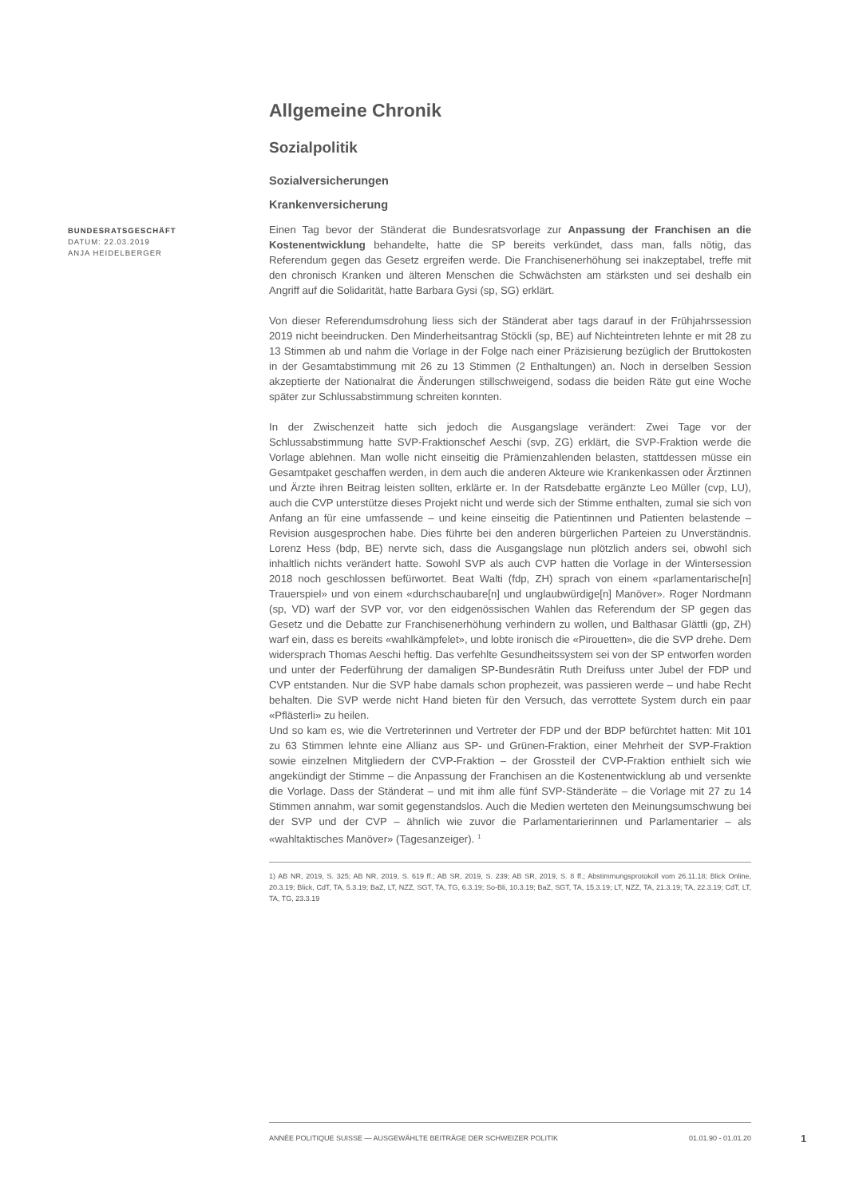Allgemeine Chronik
Sozialpolitik
Sozialversicherungen
Krankenversicherung
BUNDESRATSGESCHÄFT
DATUM: 22.03.2019
ANJA HEIDELBERGER
Einen Tag bevor der Ständerat die Bundesratsvorlage zur Anpassung der Franchisen an die Kostenentwicklung behandelte, hatte die SP bereits verkündet, dass man, falls nötig, das Referendum gegen das Gesetz ergreifen werde. Die Franchisenerhöhung sei inakzeptabel, treffe mit den chronisch Kranken und älteren Menschen die Schwächsten am stärksten und sei deshalb ein Angriff auf die Solidarität, hatte Barbara Gysi (sp, SG) erklärt.
Von dieser Referendumsdrohung liess sich der Ständerat aber tags darauf in der Frühjahrssession 2019 nicht beeindrucken. Den Minderheitsantrag Stöckli (sp, BE) auf Nichteintreten lehnte er mit 28 zu 13 Stimmen ab und nahm die Vorlage in der Folge nach einer Präzisierung bezüglich der Bruttokosten in der Gesamtabstimmung mit 26 zu 13 Stimmen (2 Enthaltungen) an. Noch in derselben Session akzeptierte der Nationalrat die Änderungen stillschweigend, sodass die beiden Räte gut eine Woche später zur Schlussabstimmung schreiten konnten.
In der Zwischenzeit hatte sich jedoch die Ausgangslage verändert: Zwei Tage vor der Schlussabstimmung hatte SVP-Fraktionschef Aeschi (svp, ZG) erklärt, die SVP-Fraktion werde die Vorlage ablehnen. Man wolle nicht einseitig die Prämienzahlenden belasten, stattdessen müsse ein Gesamtpaket geschaffen werden, in dem auch die anderen Akteure wie Krankenkassen oder Ärztinnen und Ärzte ihren Beitrag leisten sollten, erklärte er. In der Ratsdebatte ergänzte Leo Müller (cvp, LU), auch die CVP unterstütze dieses Projekt nicht und werde sich der Stimme enthalten, zumal sie sich von Anfang an für eine umfassende – und keine einseitig die Patientinnen und Patienten belastende – Revision ausgesprochen habe. Dies führte bei den anderen bürgerlichen Parteien zu Unverständnis. Lorenz Hess (bdp, BE) nervte sich, dass die Ausgangslage nun plötzlich anders sei, obwohl sich inhaltlich nichts verändert hatte. Sowohl SVP als auch CVP hatten die Vorlage in der Wintersession 2018 noch geschlossen befürwortet. Beat Walti (fdp, ZH) sprach von einem «parlamentarische[n] Trauerspiel» und von einem «durchschaubare[n] und unglaubwürdige[n] Manöver». Roger Nordmann (sp, VD) warf der SVP vor, vor den eidgenössischen Wahlen das Referendum der SP gegen das Gesetz und die Debatte zur Franchisenerhöhung verhindern zu wollen, und Balthasar Glättli (gp, ZH) warf ein, dass es bereits «wahlkämpfelet», und lobte ironisch die «Pirouetten», die die SVP drehe. Dem widersprach Thomas Aeschi heftig. Das verfehlte Gesundheitssystem sei von der SP entworfen worden und unter der Federführung der damaligen SP-Bundesrätin Ruth Dreifuss unter Jubel der FDP und CVP entstanden. Nur die SVP habe damals schon prophezeit, was passieren werde – und habe Recht behalten. Die SVP werde nicht Hand bieten für den Versuch, das verrottete System durch ein paar «Pflästerli» zu heilen.
Und so kam es, wie die Vertreterinnen und Vertreter der FDP und der BDP befürchtet hatten: Mit 101 zu 63 Stimmen lehnte eine Allianz aus SP- und Grünen-Fraktion, einer Mehrheit der SVP-Fraktion sowie einzelnen Mitgliedern der CVP-Fraktion – der Grossteil der CVP-Fraktion enthielt sich wie angekündigt der Stimme – die Anpassung der Franchisen an die Kostenentwicklung ab und versenkte die Vorlage. Dass der Ständerat – und mit ihm alle fünf SVP-Ständeräte – die Vorlage mit 27 zu 14 Stimmen annahm, war somit gegenstandslos. Auch die Medien werteten den Meinungsumschwung bei der SVP und der CVP – ähnlich wie zuvor die Parlamentarierinnen und Parlamentarier – als «wahltaktisches Manöver» (Tagesanzeiger). <sup>1</sup>
1) AB NR, 2019, S. 325; AB NR, 2019, S. 619 ff.; AB SR, 2019, S. 239; AB SR, 2019, S. 8 ff.; Abstimmungsprotokoll vom 26.11.18; Blick Online, 20.3.19; Blick, CdT, TA, 5.3.19; BaZ, LT, NZZ, SGT, TA, TG, 6.3.19; So-Bli, 10.3.19; BaZ, SGT, TA, 15.3.19; LT, NZZ, TA, 21.3.19; TA, 22.3.19; CdT, LT, TA, TG, 23.3.19
ANNÉE POLITIQUE SUISSE — AUSGEWÄHLTE BEITRÄGE DER SCHWEIZER POLITIK 01.01.90 - 01.01.20
1